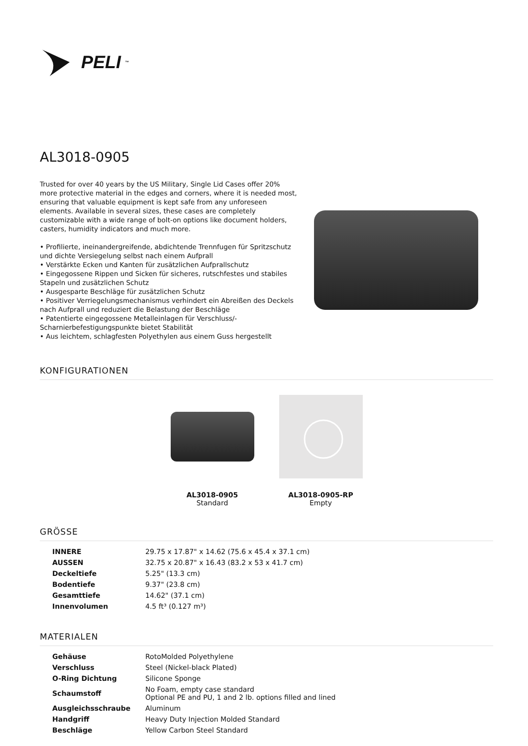PELI<sup>™</sup>
AL3018-0905
Trusted for over 40 years by the US Military, Single Lid Cases offer 20% more protective material in the edges and corners, where it is needed most, ensuring that valuable equipment is kept safe from any unforeseen elements. Available in several sizes, these cases are completely customizable with a wide range of bolt-on options like document holders, casters, humidity indicators and much more.
• Profilierte, ineinandergreifende, abdichtende Trennfugen für Spritzschutz und dichte Versiegelung selbst nach einem Aufprall
• Verstärkte Ecken und Kanten für zusätzlichen Aufprallschutz
• Eingegossene Rippen und Sicken für sicheres, rutschfestes und stabiles Stapeln und zusätzlichen Schutz
• Ausgesparte Beschläge für zusätzlichen Schutz
• Positiver Verriegelungsmechanismus verhindert ein Abreißen des Deckels nach Aufprall und reduziert die Belastung der Beschläge
• Patentierte eingegossene Metalleinlagen für Verschluss/-Scharnierbefestigungspunkte bietet Stabilität
• Aus leichtem, schlagfesten Polyethylen aus einem Guss hergestellt
KONFIGURATIONEN
AL3018-0905
Standard
AL3018-0905-RP
Empty
GRÖSSE
| INNERE | 29.75 x 17.87" x 14.62 (75.6 x 45.4 x 37.1 cm) |
| AUSSEN | 32.75 x 20.87" x 16.43 (83.2 x 53 x 41.7 cm) |
| Deckeltiefe | 5.25" (13.3 cm) |
| Bodentiefe | 9.37" (23.8 cm) |
| Gesamttiefe | 14.62" (37.1 cm) |
| Innenvolumen | 4.5 ft³ (0.127 m³) |
MATERIALEN
| Gehäuse | RotoMolded Polyethylene |
| Verschluss | Steel (Nickel-black Plated) |
| O-Ring Dichtung | Silicone Sponge |
| Schaumstoff | No Foam, empty case standard Optional PE and PU, 1 and 2 lb. options filled and lined |
| Ausgleichsschraube | Aluminum |
| Handgriff | Heavy Duty Injection Molded Standard |
| Beschläge | Yellow Carbon Steel Standard |